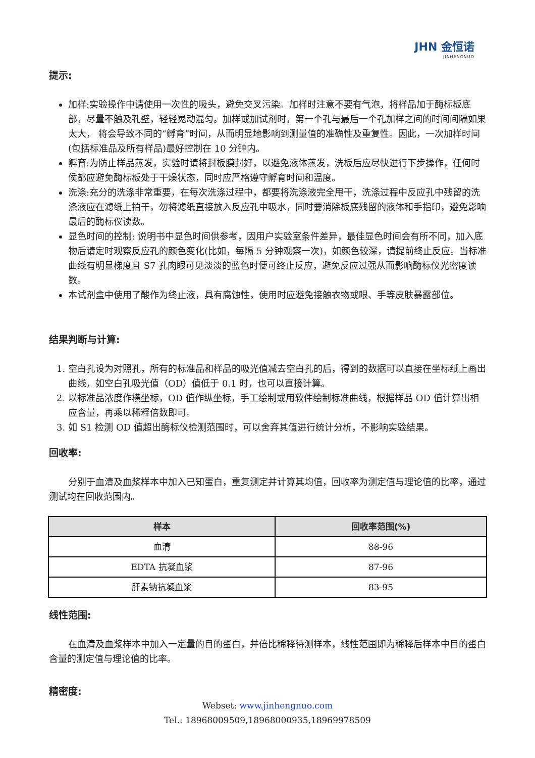JHN 金恒诺
JINHENGNUO
提示:
加样:实验操作中请使用一次性的吸头，避免交叉污染。加样时注意不要有气泡，将样品加于酶标板底部，尽量不触及孔壁，轻轻晃动混匀。加样或加试剂时，第一个孔与最后一个孔加样之间的时间间隔如果太大， 将会导致不同的“孵育”时间，从而明显地影响到测量值的准确性及重复性。因此，一次加样时间(包括标准品及所有样品)最好控制在 10 分钟内。
孵育:为防止样品蒸发，实验时请将封板膜封好，以避免液体蒸发，洗板后应尽快进行下步操作，任何时侯都应避免酶标板处于干燥状态，同时应严格遵守孵育时间和温度。
洗涤:充分的洗涤非常重要，在每次洗涤过程中，都要将洗涤液完全甩干，洗涤过程中反应孔中残留的洗涤液应在滤纸上拍干，勿将滤纸直接放入反应孔中吸水，同时要消除板底残留的液体和手指印，避免影响最后的酶标仪读数。
显色时间的控制: 说明书中显色时间供参考，因用户实验室条件差异，最佳显色时间会有所不同，加入底物后请定时观察反应孔的颜色变化(比如，每隔 5 分钟观察一次)，如颜色较深，请提前终止反应。当标准曲线有明显梯度且 S7 孔肉眼可见淡淡的蓝色时便可终止反应，避免反应过强从而影响酶标仪光密度读数。
本试剂盒中使用了酸作为终止液，具有腐蚀性，使用时应避免接触衣物或眼、手等皮肤暴露部位。
结果判断与计算:
1. 空白孔设为对照孔，所有的标准品和样品的吸光值减去空白孔的后，得到的数据可以直接在坐标纸上画出曲线，如空白孔吸光值（OD）值低于 0.1 时，也可以直接计算。
2. 以标准品浓度作横坐标，OD 值作纵坐标，手工绘制或用软件绘制标准曲线，根据样品 OD 值计算出相应含量，再乘以稀释倍数即可。
3. 如 S1 检测 OD 值超出酶标仪检测范围时，可以舍弃其值进行统计分析，不影响实验结果。
回收率:
分别于血清及血浆样本中加入已知蛋白，重复测定并计算其均值，回收率为测定值与理论值的比率，通过测试均在回收范围内。
| 样本 | 回收率范围(%) |
| --- | --- |
| 血清 | 88-96 |
| EDTA 抗凝血浆 | 87-96 |
| 肝素钠抗凝血浆 | 83-95 |
线性范围:
在血清及血浆样本中加入一定量的目的蛋白，并倍比稀释待测样本，线性范围即为稀释后样本中目的蛋白含量的测定值与理论值的比率。
精密度:
Webset: www.jinhengnuo.com
Tel.: 18968009509,18968000935,18969978509